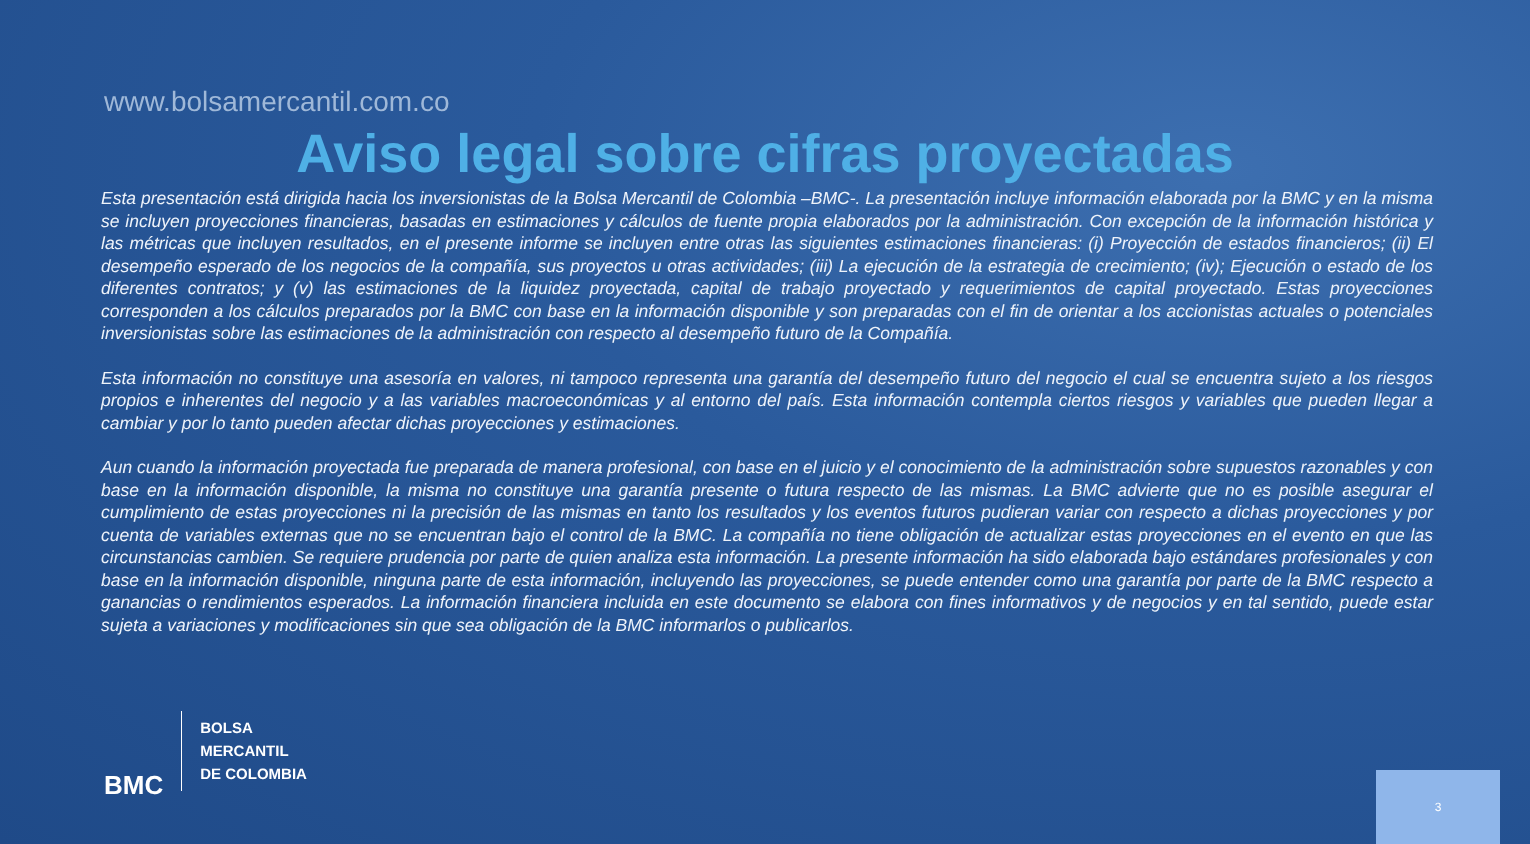www.bolsamercantil.com.co
Aviso legal sobre cifras proyectadas
Esta presentación está dirigida hacia los inversionistas de la Bolsa Mercantil de Colombia –BMC-. La presentación incluye información elaborada por la BMC y en la misma se incluyen proyecciones financieras, basadas en estimaciones y cálculos de fuente propia elaborados por la administración. Con excepción de la información histórica y las métricas que incluyen resultados, en el presente informe se incluyen entre otras las siguientes estimaciones financieras: (i) Proyección de estados financieros; (ii) El desempeño esperado de los negocios de la compañía, sus proyectos u otras actividades; (iii) La ejecución de la estrategia de crecimiento; (iv); Ejecución o estado de los diferentes contratos; y (v) las estimaciones de la liquidez proyectada, capital de trabajo proyectado y requerimientos de capital proyectado. Estas proyecciones corresponden a los cálculos preparados por la BMC con base en la información disponible y son preparadas con el fin de orientar a los accionistas actuales o potenciales inversionistas sobre las estimaciones de la administración con respecto al desempeño futuro de la Compañía.
Esta información no constituye una asesoría en valores, ni tampoco representa una garantía del desempeño futuro del negocio el cual se encuentra sujeto a los riesgos propios e inherentes del negocio y a las variables macroeconómicas y al entorno del país. Esta información contempla ciertos riesgos y variables que pueden llegar a cambiar y por lo tanto pueden afectar dichas proyecciones y estimaciones.
Aun cuando la información proyectada fue preparada de manera profesional, con base en el juicio y el conocimiento de la administración sobre supuestos razonables y con base en la información disponible, la misma no constituye una garantía presente o futura respecto de las mismas. La BMC advierte que no es posible asegurar el cumplimiento de estas proyecciones ni la precisión de las mismas en tanto los resultados y los eventos futuros pudieran variar con respecto a dichas proyecciones y por cuenta de variables externas que no se encuentran bajo el control de la BMC. La compañía no tiene obligación de actualizar estas proyecciones en el evento en que las circunstancias cambien. Se requiere prudencia por parte de quien analiza esta información. La presente información ha sido elaborada bajo estándares profesionales y con base en la información disponible, ninguna parte de esta información, incluyendo las proyecciones, se puede entender como una garantía por parte de la BMC respecto a ganancias o rendimientos esperados. La información financiera incluida en este documento se elabora con fines informativos y de negocios y en tal sentido, puede estar sujeta a variaciones y modificaciones sin que sea obligación de la BMC informarlos o publicarlos.
BMC
BOLSA
MERCANTIL
DE COLOMBIA
3